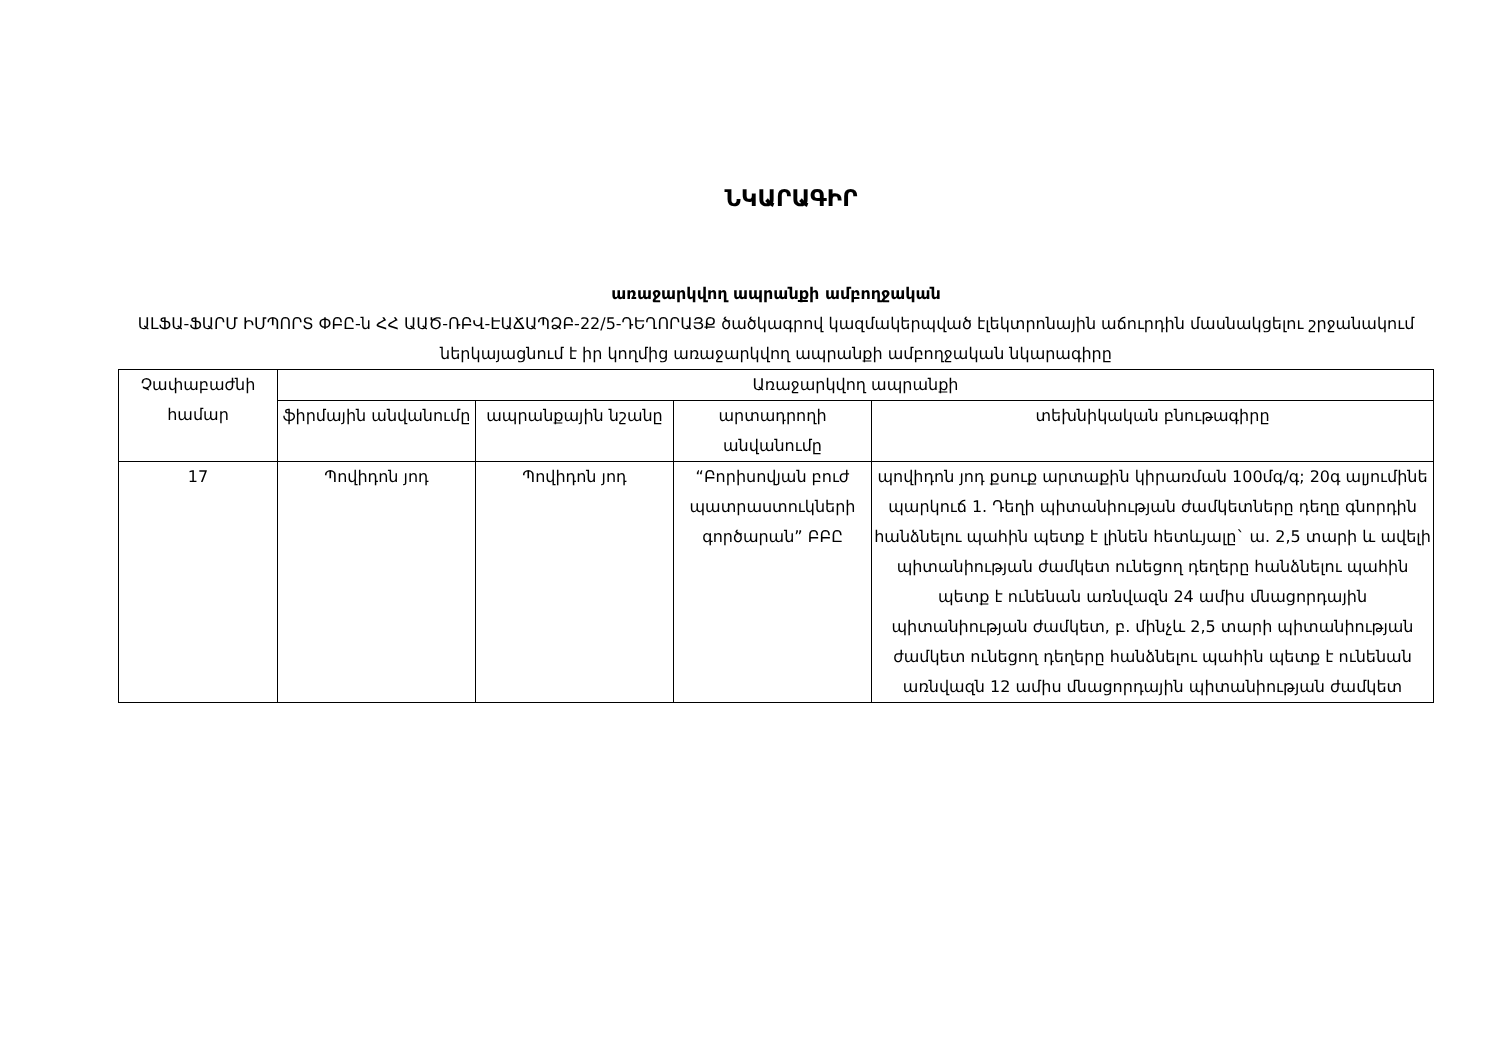ՆԿԱՐԱԳԻՐ
առաջարկվող ապրանքի ամբողջական
ԱԼՖԱ-ՖԱՐՄ ԻՄՊՈՐՏ ՓԲԸ-ն ՀՀ ԱԱԾ-ՌԲՎ-ԷԱՃԱՊՁԲ-22/5-ԴԵՂՈՐԱՅՔ ծածկագրով կազմակերպված էլեկտրոնային աճուրդին մասնակցելու շրջանակում ներկայացնում է իր կողմից առաջարկվող ապրանքի ամբողջական նկարագիրը
| Չափաբաժնի համար | Առաջարկվող ապրանքի | | | |
| | ֆիրմային անվանումը | ապրանքային նշանը | արտադրողի անվանումը | տեխնիկական բնութագիրը |
| 17 | Պովիդոն յոդ | Պովիդոն յոդ | “Բորիսովյան բուժ պատրաստուկների գործարան” ԲԲԸ | պովիդոն յոդ քսուք արտաքին կիրառման 100մգ/գ; 20գ ալյումինե պարկուճ 1. Դեղի պիտանիության ժամկետները դեղը գնորդին հանձնելու պահին պետք է լինեն հետևյալը` ա. 2,5 տարի և ավելի պիտանիության ժամկետ ունեցող դեղերը հանձնելու պահին պետք է ունենան առնվազն 24 ամիս մնացորդային պիտանիության ժամկետ, բ. մինչև 2,5 տարի պիտանիության ժամկետ ունեցող դեղերը հանձնելու պահին պետք է ունենան առնվազն 12 ամիս մնացորդային պիտանիության ժամկետ |